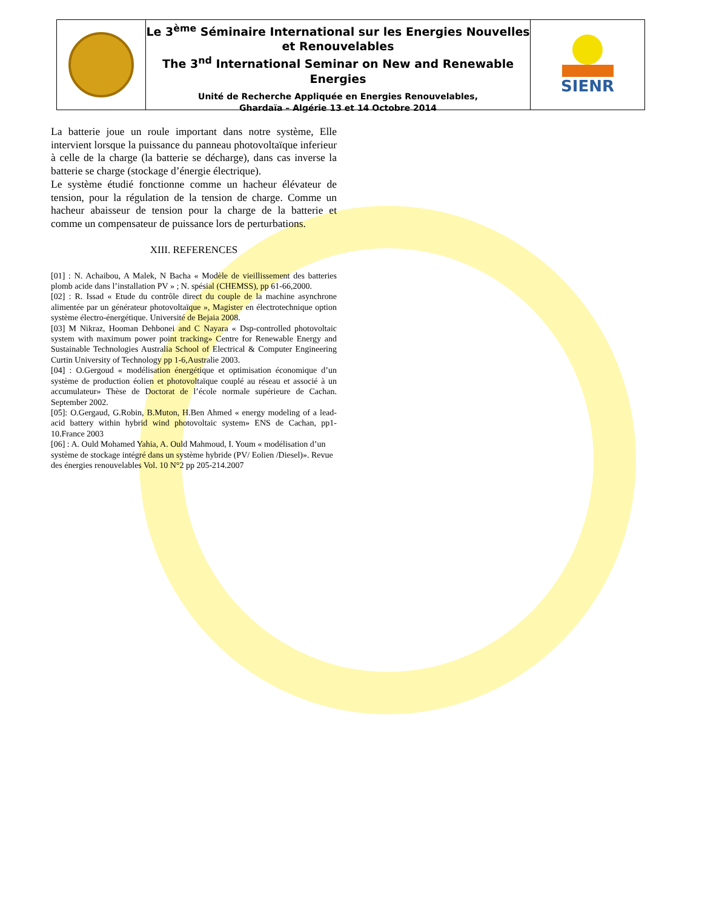Le 3<sup>ème</sup> Séminaire International sur les Energies Nouvelles et Renouvelables
The 3<sup>nd</sup> International Seminar on New and Renewable Energies
Unité de Recherche Appliquée en Energies Renouvelables,
Ghardaïa – Algérie 13 et 14 Octobre 2014
SIENR
La batterie joue un roule important dans notre système, Elle intervient lorsque la puissance du panneau photovoltaïque inferieur à celle de la charge (la batterie se décharge), dans cas inverse la batterie se charge (stockage d’énergie électrique).
Le système étudié fonctionne comme un hacheur élévateur de tension, pour la régulation de la tension de charge. Comme un hacheur abaisseur de tension pour la charge de la batterie et comme un compensateur de puissance lors de perturbations.
XIII. REFERENCES
[01] : N. Achaibou, A Malek, N Bacha « Modèle de vieillissement des batteries plomb acide dans l’installation PV » ; N. spésial (CHEMSS), pp 61-66,2000.
[02] : R. Issad « Etude du contrôle direct du couple de la machine asynchrone alimentée par un générateur photovoltaïque », Magister en électrotechnique option système électro-énergétique. Université de Bejaia 2008.
[03] M Nikraz, Hooman Dehbonei and C Nayara « Dsp-controlled photovoltaic system with maximum power point tracking» Centre for Renewable Energy and Sustainable Technologies Australia School of Electrical & Computer Engineering Curtin University of Technology pp 1-6,Australie 2003.
[04] : O.Gergoud « modélisation énergétique et optimisation économique d’un système de production éolien et photovoltaïque couplé au réseau et associé à un accumulateur» Thèse de Doctorat de l’école normale supérieure de Cachan. September 2002.
[05]: O.Gergaud, G.Robin, B.Muton, H.Ben Ahmed « energy modeling of a lead-acid battery within hybrid wind photovoltaic system» ENS de Cachan, pp1-10.France 2003
[06] : A. Ould Mohamed Yahia, A. Ould Mahmoud, I. Youm « modélisation d’un système de stockage intégré dans un système hybride (PV/ Eolien /Diesel)». Revue des énergies renouvelables Vol. 10 N°2 pp 205-214.2007